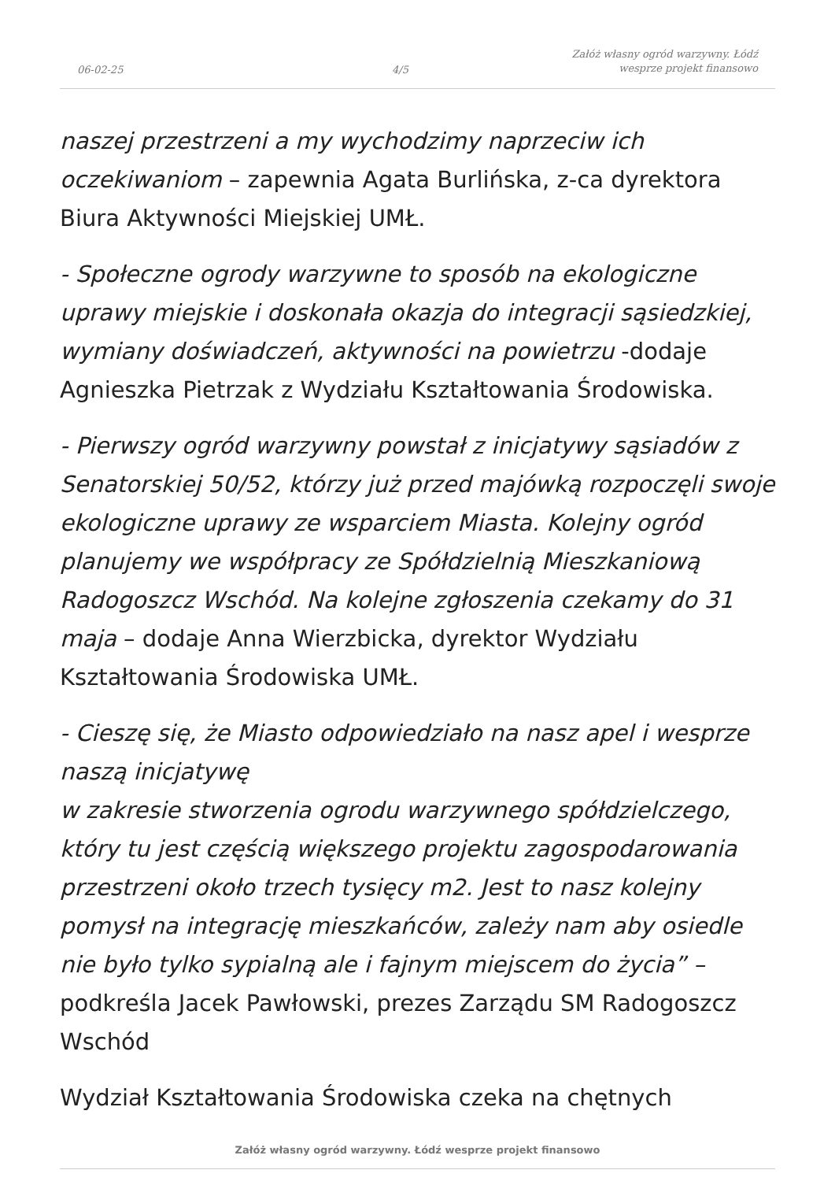06-02-25
4/5
Załóż własny ogród warzywny. Łódź
wesprze projekt finansowo
naszej przestrzeni a my wychodzimy naprzeciw ich oczekiwaniom – zapewnia Agata Burlińska, z-ca dyrektora Biura Aktywności Miejskiej UMŁ.
- Społeczne ogrody warzywne to sposób na ekologiczne uprawy miejskie i doskonała okazja do integracji sąsiedzkiej, wymiany doświadczeń, aktywności na powietrzu -dodaje Agnieszka Pietrzak z Wydziału Kształtowania Środowiska.
- Pierwszy ogród warzywny powstał z inicjatywy sąsiadów z Senatorskiej 50/52, którzy już przed majówką rozpoczęli swoje ekologiczne uprawy ze wsparciem Miasta. Kolejny ogród planujemy we współpracy ze Spółdzielnią Mieszkaniową Radogoszcz Wschód. Na kolejne zgłoszenia czekamy do 31 maja – dodaje Anna Wierzbicka, dyrektor Wydziału Kształtowania Środowiska UMŁ.
- Cieszę się, że Miasto odpowiedziało na nasz apel i wesprze naszą inicjatywę
w zakresie stworzenia ogrodu warzywnego spółdzielczego, który tu jest częścią większego projektu zagospodarowania przestrzeni około trzech tysięcy m2. Jest to nasz kolejny pomysł na integrację mieszkańców, zależy nam aby osiedle nie było tylko sypialną ale i fajnym miejscem do życia” – podkreśla Jacek Pawłowski, prezes Zarządu SM Radogoszcz Wschód
Wydział Kształtowania Środowiska czeka na chętnych
Załóż własny ogród warzywny. Łódź wesprze projekt finansowo